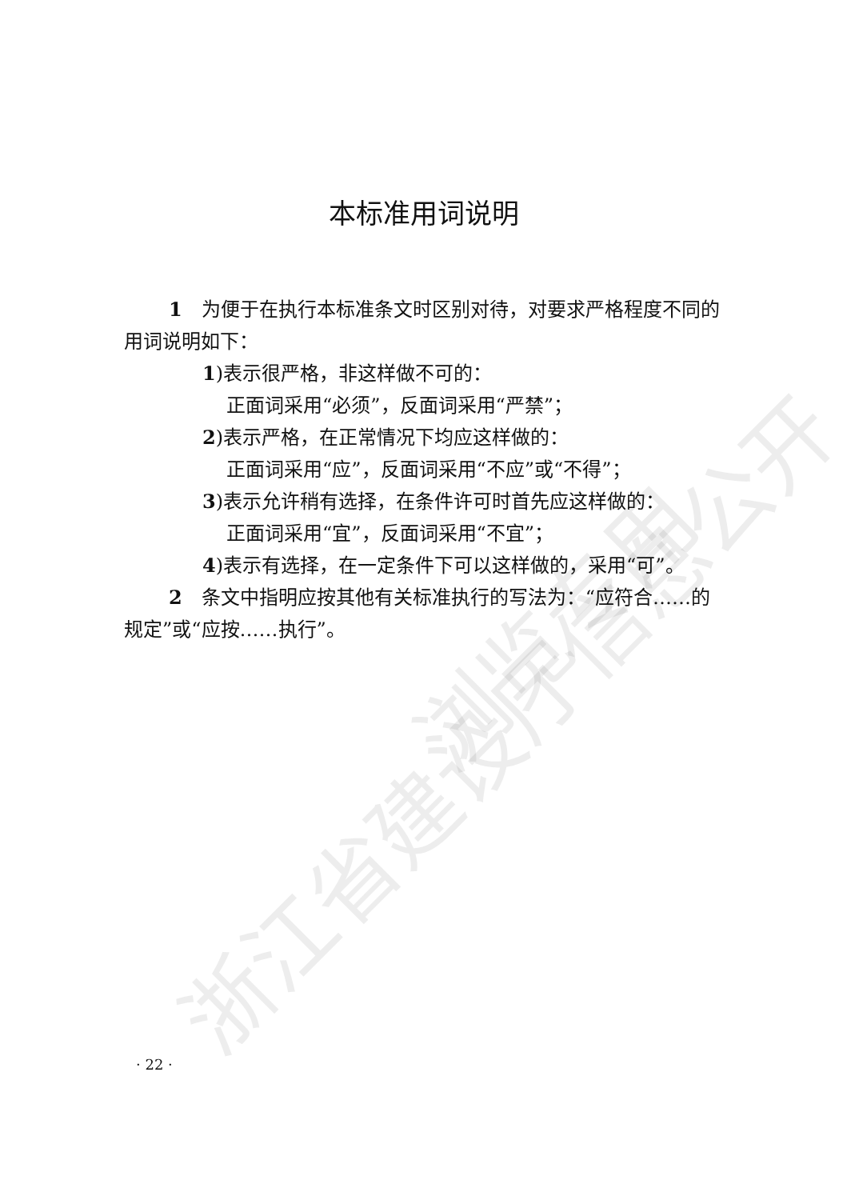浙江省建设厅信息公开
浏览专用
本标准用词说明
1　为便于在执行本标准条文时区别对待，对要求严格程度不同的用词说明如下：
1)表示很严格，非这样做不可的：
正面词采用“必须”，反面词采用“严禁”；
2)表示严格，在正常情况下均应这样做的：
正面词采用“应”，反面词采用“不应”或“不得”；
3)表示允许稍有选择，在条件许可时首先应这样做的：
正面词采用“宜”，反面词采用“不宜”；
4)表示有选择，在一定条件下可以这样做的，采用“可”。
2　条文中指明应按其他有关标准执行的写法为：“应符合……的规定”或“应按……执行”。
· 22 ·